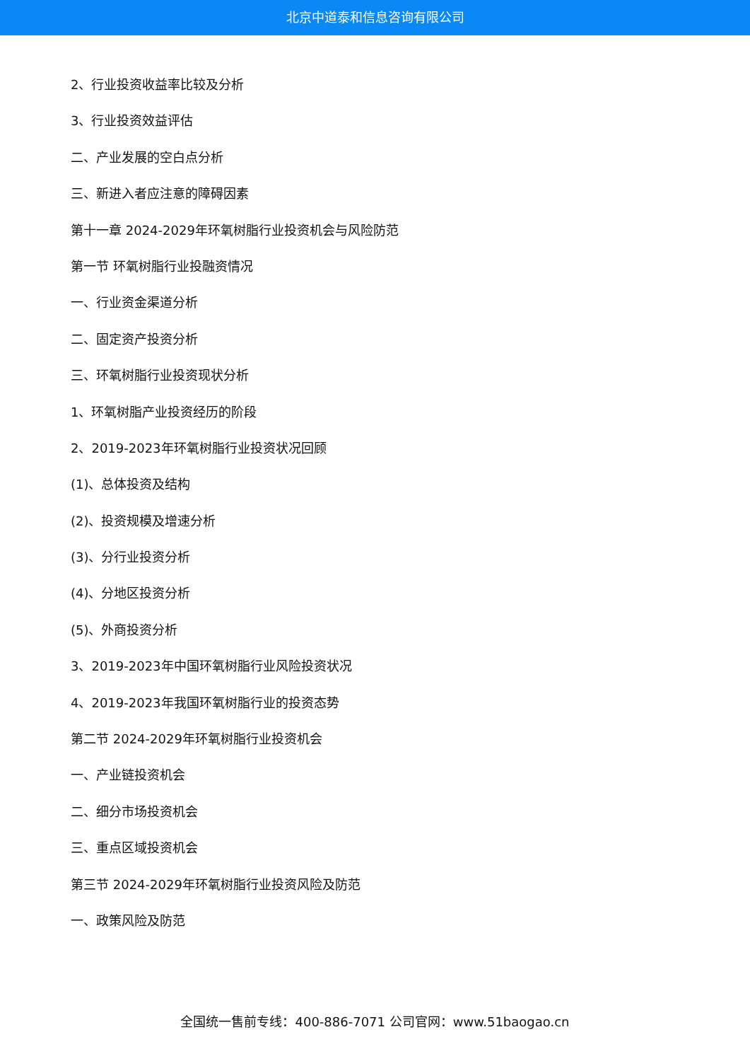北京中道泰和信息咨询有限公司
2、行业投资收益率比较及分析
3、行业投资效益评估
二、产业发展的空白点分析
三、新进入者应注意的障碍因素
第十一章 2024-2029年环氧树脂行业投资机会与风险防范
第一节 环氧树脂行业投融资情况
一、行业资金渠道分析
二、固定资产投资分析
三、环氧树脂行业投资现状分析
1、环氧树脂产业投资经历的阶段
2、2019-2023年环氧树脂行业投资状况回顾
(1)、总体投资及结构
(2)、投资规模及增速分析
(3)、分行业投资分析
(4)、分地区投资分析
(5)、外商投资分析
3、2019-2023年中国环氧树脂行业风险投资状况
4、2019-2023年我国环氧树脂行业的投资态势
第二节 2024-2029年环氧树脂行业投资机会
一、产业链投资机会
二、细分市场投资机会
三、重点区域投资机会
第三节 2024-2029年环氧树脂行业投资风险及防范
一、政策风险及防范
全国统一售前专线：400-886-7071 公司官网：www.51baogao.cn